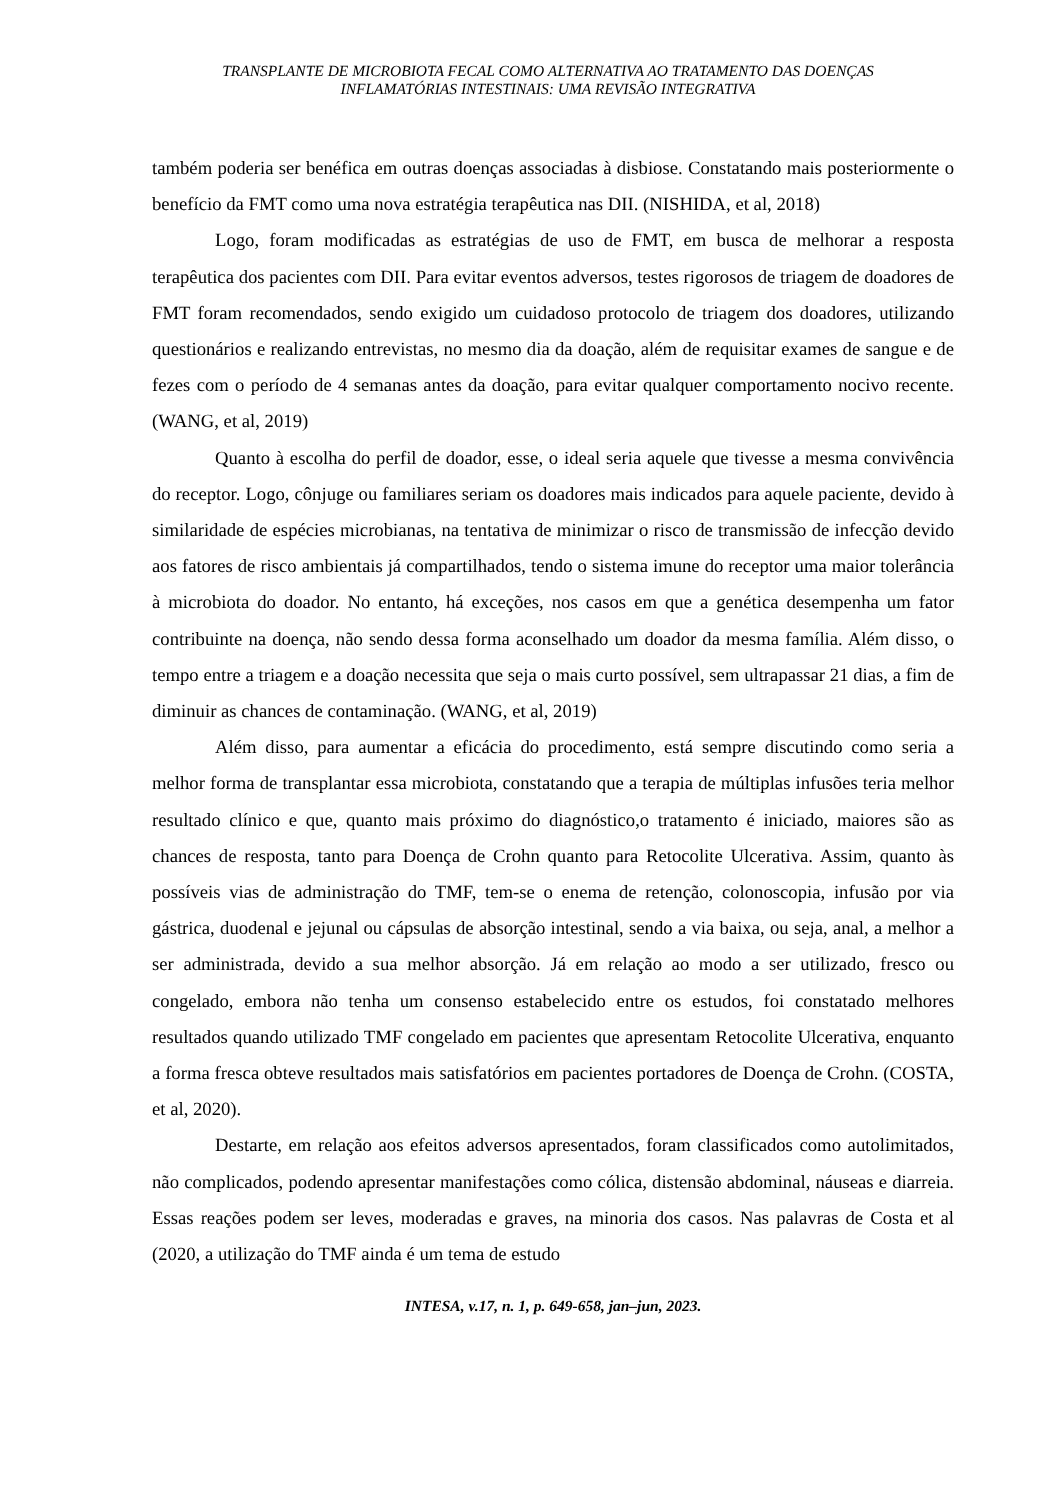TRANSPLANTE DE MICROBIOTA FECAL COMO ALTERNATIVA AO TRATAMENTO DAS DOENÇAS
INFLAMATÓRIAS INTESTINAIS: UMA REVISÃO INTEGRATIVA
também poderia ser benéfica em outras doenças associadas à disbiose. Constatando mais posteriormente o benefício da FMT como uma nova estratégia terapêutica nas DII. (NISHIDA, et al, 2018)
Logo, foram modificadas as estratégias de uso de FMT, em busca de melhorar a resposta terapêutica dos pacientes com DII. Para evitar eventos adversos, testes rigorosos de triagem de doadores de FMT foram recomendados, sendo exigido um cuidadoso protocolo de triagem dos doadores, utilizando questionários e realizando entrevistas, no mesmo dia da doação, além de requisitar exames de sangue e de fezes com o período de 4 semanas antes da doação, para evitar qualquer comportamento nocivo recente. (WANG, et al, 2019)
Quanto à escolha do perfil de doador, esse, o ideal seria aquele que tivesse a mesma convivência do receptor. Logo, cônjuge ou familiares seriam os doadores mais indicados para aquele paciente, devido à similaridade de espécies microbianas, na tentativa de minimizar o risco de transmissão de infecção devido aos fatores de risco ambientais já compartilhados, tendo o sistema imune do receptor uma maior tolerância à microbiota do doador. No entanto, há exceções, nos casos em que a genética desempenha um fator contribuinte na doença, não sendo dessa forma aconselhado um doador da mesma família. Além disso, o tempo entre a triagem e a doação necessita que seja o mais curto possível, sem ultrapassar 21 dias, a fim de diminuir as chances de contaminação. (WANG, et al, 2019)
Além disso, para aumentar a eficácia do procedimento, está sempre discutindo como seria a melhor forma de transplantar essa microbiota, constatando que a terapia de múltiplas infusões teria melhor resultado clínico e que, quanto mais próximo do diagnóstico,o tratamento é iniciado, maiores são as chances de resposta, tanto para Doença de Crohn quanto para Retocolite Ulcerativa. Assim, quanto às possíveis vias de administração do TMF, tem-se o enema de retenção, colonoscopia, infusão por via gástrica, duodenal e jejunal ou cápsulas de absorção intestinal, sendo a via baixa, ou seja, anal, a melhor a ser administrada, devido a sua melhor absorção. Já em relação ao modo a ser utilizado, fresco ou congelado, embora não tenha um consenso estabelecido entre os estudos, foi constatado melhores resultados quando utilizado TMF congelado em pacientes que apresentam Retocolite Ulcerativa, enquanto a forma fresca obteve resultados mais satisfatórios em pacientes portadores de Doença de Crohn. (COSTA, et al, 2020).
Destarte, em relação aos efeitos adversos apresentados, foram classificados como autolimitados, não complicados, podendo apresentar manifestações como cólica, distensão abdominal, náuseas e diarreia. Essas reações podem ser leves, moderadas e graves, na minoria dos casos. Nas palavras de Costa et al (2020, a utilização do TMF ainda é um tema de estudo
INTESA, v.17, n. 1, p. 649-658, jan–jun, 2023.